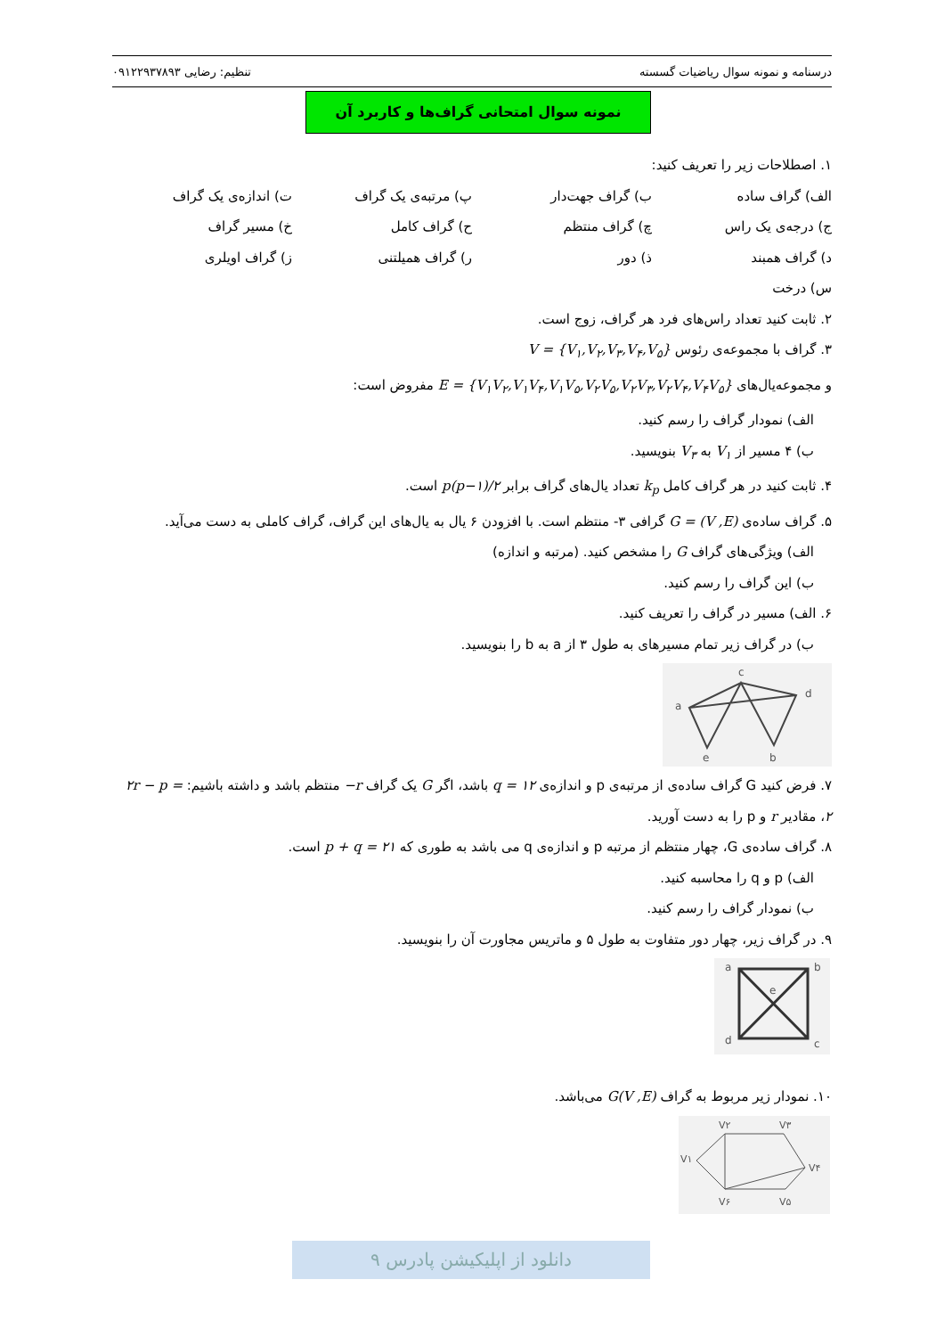درسنامه و نمونه سوال ریاضیات گسسته تنظیم: رضایی ۰۹۱۲۲۹۳۷۸۹۳
نمونه سوال امتحانی گراف‌ها و کاربرد آن
۱. اصطلاحات زیر را تعریف کنید:
| الف) گراف ساده | ب) گراف جهت‌دار | پ) مرتبه‌ی یک گراف | ت) اندازه‌ی یک گراف |
| ج) درجه‌ی یک راس | چ) گراف منتظم | ح) گراف کامل | خ) مسیر گراف |
| د) گراف همبند | ذ) دور | ر) گراف همیلتنی | ز) گراف اویلری |
| س) درخت | | | |
۲. ثابت کنید تعداد راس‌های فرد هر گراف، زوج است.
۳. گراف با مجموعه‌ی رئوس V = {V<sub>۱</sub>,V<sub>۲</sub>,V<sub>۳</sub>,V<sub>۴</sub>,V<sub>۵</sub>}
و مجموعه‌یال‌های E = {V<sub>۱</sub>V<sub>۲</sub>,V<sub>۱</sub>V<sub>۴</sub>,V<sub>۱</sub>V<sub>۵</sub>,V<sub>۲</sub>V<sub>۵</sub>,V<sub>۲</sub>V<sub>۳</sub>,V<sub>۲</sub>V<sub>۴</sub>,V<sub>۴</sub>V<sub>۵</sub>} مفروض است:
الف) نمودار گراف را رسم کنید.
ب) ۴ مسیر از V<sub>۱</sub> به V<sub>۳</sub> بنویسید.
۴. ثابت کنید در هر گراف کامل k<sub>p</sub> تعداد یال‌های گراف برابر p(p−۱)/۲ است.
۵. گراف ساده‌ی G = (V ,E) گرافی ۳- منتظم است. با افزودن ۶ یال به یال‌های این گراف، گراف کاملی به دست می‌آید.
الف) ویژگی‌های گراف G را مشخص کنید. (مرتبه و اندازه)
ب) این گراف را رسم کنید.
۶. الف) مسیر در گراف را تعریف کنید.
ب) در گراف زیر تمام مسیرهای به طول ۳ از a به b را بنویسید.
c
a
d
e
b
۷. فرض کنید G گراف ساده‌ی از مرتبه‌ی p و اندازه‌ی q = ۱۲ باشد، اگر G یک گراف r− منتظم باشد و داشته باشیم: ۲r − p = ۲، مقادیر r و p را به دست آورید.
۸. گراف ساده‌ی G، چهار منتظم از مرتبه p و اندازه‌ی q می باشد به طوری که p + q = ۲۱ است.
الف) p و q را محاسبه کنید.
ب) نمودار گراف را رسم کنید.
۹. در گراف زیر، چهار دور متفاوت به طول ۵ و ماتریس مجاورت آن را بنویسید.
a
b
e
d
c
۱۰. نمودار زیر مربوط به گراف G(V ,E) می‌باشد.
V۲
V۳
V۱
V۴
V۶
V۵
دانلود از اپلیکیشن پادرس ۹